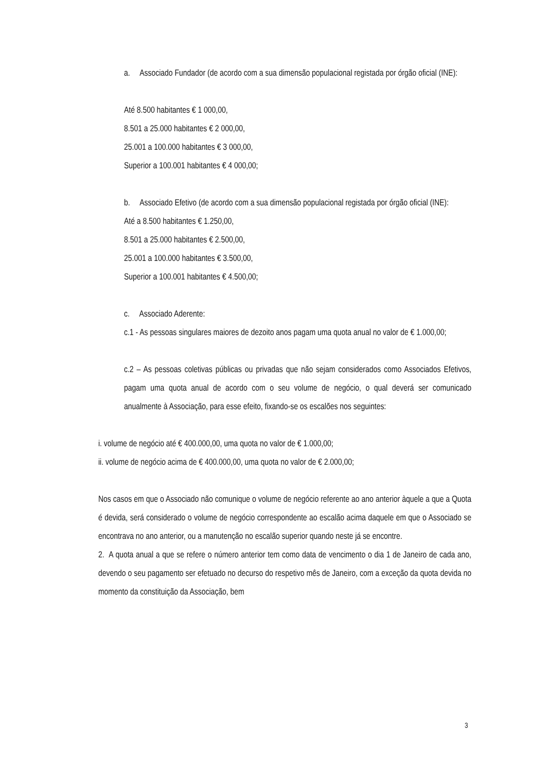a. Associado Fundador (de acordo com a sua dimensão populacional registada por órgão oficial (INE):
Até 8.500 habitantes € 1 000,00,
8.501 a 25.000 habitantes € 2 000,00,
25.001 a 100.000 habitantes € 3 000,00,
Superior a 100.001 habitantes € 4 000,00;
b. Associado Efetivo (de acordo com a sua dimensão populacional registada por órgão oficial (INE):
Até a 8.500 habitantes € 1.250,00,
8.501 a 25.000 habitantes € 2.500,00,
25.001 a 100.000 habitantes € 3.500,00,
Superior a 100.001 habitantes € 4.500,00;
c. Associado Aderente:
c.1 - As pessoas singulares maiores de dezoito anos pagam uma quota anual no valor de € 1.000,00;
c.2 – As pessoas coletivas públicas ou privadas que não sejam considerados como Associados Efetivos, pagam uma quota anual de acordo com o seu volume de negócio, o qual deverá ser comunicado anualmente à Associação, para esse efeito, fixando-se os escalões nos seguintes:
i. volume de negócio até € 400.000,00, uma quota no valor de € 1.000,00;
ii. volume de negócio acima de € 400.000,00, uma quota no valor de € 2.000,00;
Nos casos em que o Associado não comunique o volume de negócio referente ao ano anterior àquele a que a Quota é devida, será considerado o volume de negócio correspondente ao escalão acima daquele em que o Associado se encontrava no ano anterior, ou a manutenção no escalão superior quando neste já se encontre.
2. A quota anual a que se refere o número anterior tem como data de vencimento o dia 1 de Janeiro de cada ano, devendo o seu pagamento ser efetuado no decurso do respetivo mês de Janeiro, com a exceção da quota devida no momento da constituição da Associação, bem
3